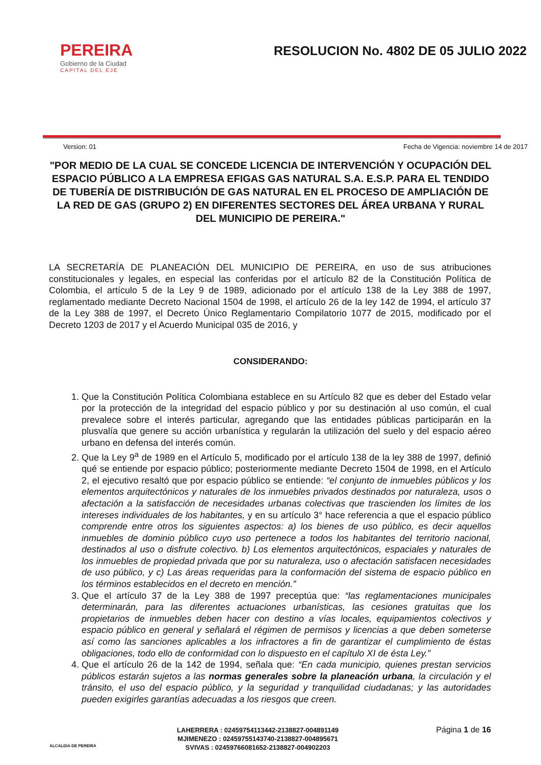PEREIRA
Gobierno de la Ciudad
CAPITAL DEL EJE
RESOLUCION No. 4802 DE 05 JULIO 2022
Version: 01 Fecha de Vigencia: noviembre 14 de 2017
"POR MEDIO DE LA CUAL SE CONCEDE LICENCIA DE INTERVENCIÓN Y OCUPACIÓN DEL ESPACIO PÚBLICO A LA EMPRESA EFIGAS GAS NATURAL S.A. E.S.P. PARA EL TENDIDO DE TUBERÍA DE DISTRIBUCIÓN DE GAS NATURAL EN EL PROCESO DE AMPLIACIÓN DE LA RED DE GAS (GRUPO 2) EN DIFERENTES SECTORES DEL ÁREA URBANA Y RURAL DEL MUNICIPIO DE PEREIRA."
LA SECRETARÍA DE PLANEACIÓN DEL MUNICIPIO DE PEREIRA, en uso de sus atribuciones constitucionales y legales, en especial las conferidas por el artículo 82 de la Constitución Política de Colombia, el artículo 5 de la Ley 9 de 1989, adicionado por el artículo 138 de la Ley 388 de 1997, reglamentado mediante Decreto Nacional 1504 de 1998, el artículo 26 de la ley 142 de 1994, el artículo 37 de la Ley 388 de 1997, el Decreto Único Reglamentario Compilatorio 1077 de 2015, modificado por el Decreto 1203 de 2017 y el Acuerdo Municipal 035 de 2016, y
CONSIDERANDO:
1. Que la Constitución Política Colombiana establece en su Artículo 82 que es deber del Estado velar por la protección de la integridad del espacio público y por su destinación al uso común, el cual prevalece sobre el interés particular, agregando que las entidades públicas participarán en la plusvalía que genere su acción urbanística y regularán la utilización del suelo y del espacio aéreo urbano en defensa del interés común.
2. Que la Ley 9<sup>a</sup> de 1989 en el Artículo 5, modificado por el artículo 138 de la ley 388 de 1997, definió qué se entiende por espacio público; posteriormente mediante Decreto 1504 de 1998, en el Artículo 2, el ejecutivo resaltó que por espacio público se entiende: “el conjunto de inmuebles públicos y los elementos arquitectónicos y naturales de los inmuebles privados destinados por naturaleza, usos o afectación a la satisfacción de necesidades urbanas colectivas que trascienden los límites de los intereses individuales de los habitantes, y en su artículo 3° hace referencia a que el espacio público comprende entre otros los siguientes aspectos: a) los bienes de uso público, es decir aquellos inmuebles de dominio público cuyo uso pertenece a todos los habitantes del territorio nacional, destinados al uso o disfrute colectivo. b) Los elementos arquitectónicos, espaciales y naturales de los inmuebles de propiedad privada que por su naturaleza, uso o afectación satisfacen necesidades de uso público, y c) Las áreas requeridas para la conformación del sistema de espacio público en los términos establecidos en el decreto en mención.”
3. Que el artículo 37 de la Ley 388 de 1997 preceptúa que: “las reglamentaciones municipales determinarán, para las diferentes actuaciones urbanísticas, las cesiones gratuitas que los propietarios de inmuebles deben hacer con destino a vías locales, equipamientos colectivos y espacio público en general y señalará el régimen de permisos y licencias a que deben someterse así como las sanciones aplicables a los infractores a fin de garantizar el cumplimiento de éstas obligaciones, todo ello de conformidad con lo dispuesto en el capítulo XI de ésta Ley.”
4. Que el artículo 26 de la 142 de 1994, señala que: “En cada municipio, quienes prestan servicios públicos estarán sujetos a las normas generales sobre la planeación urbana, la circulación y el tránsito, el uso del espacio público, y la seguridad y tranquilidad ciudadanas; y las autoridades pueden exigirles garantías adecuadas a los riesgos que creen.
ALCALDIA DE PEREIRA
LAHERRERA : 02459754113442-2138827-004891149
MJIMENEZO : 02459755143740-2138827-004895671
SVIVAS : 02459766081652-2138827-004902203
Página 1 de 16